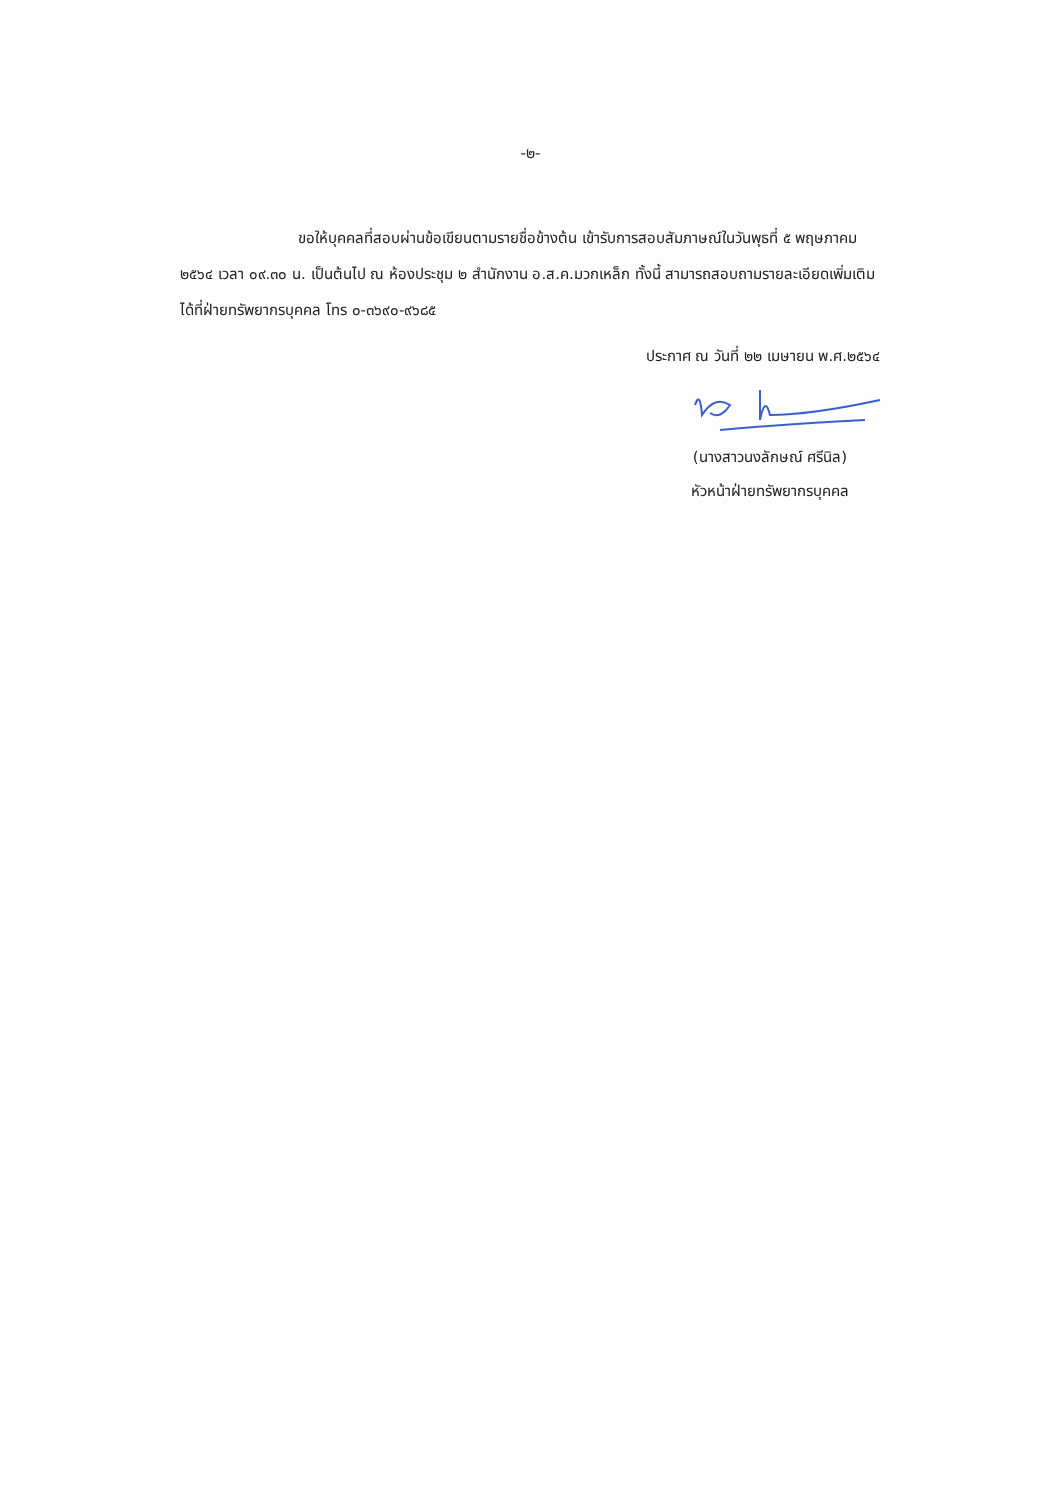-๒-
ขอให้บุคคลที่สอบผ่านข้อเขียนตามรายชื่อข้างต้น เข้ารับการสอบสัมภาษณ์ในวันพุธที่ ๕ พฤษภาคม ๒๕๖๔ เวลา ๐๙.๓๐ น. เป็นต้นไป ณ ห้องประชุม ๒ สำนักงาน อ.ส.ค.มวกเหล็ก ทั้งนี้ สามารถสอบถามรายละเอียดเพิ่มเติมได้ที่ฝ่ายทรัพยากรบุคคล โทร ๐-๓๖๙๐-๙๖๘๕
ประกาศ ณ วันที่ ๒๒ เมษายน พ.ศ.๒๕๖๔
(นางสาวนงลักษณ์ ศรีนิล)
หัวหน้าฝ่ายทรัพยากรบุคคล